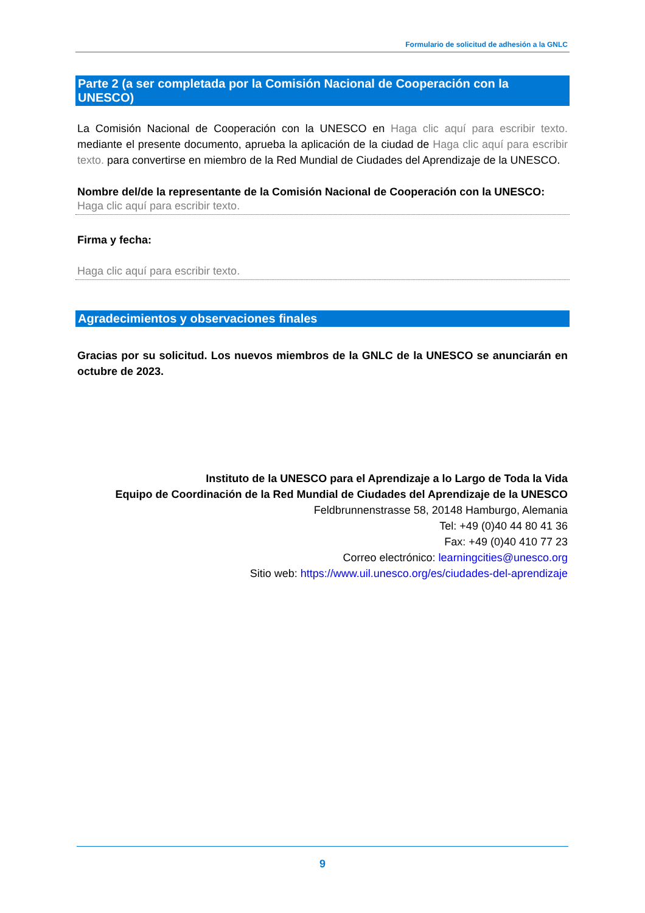Formulario de solicitud de adhesión a la GNLC
Parte 2 (a ser completada por la Comisión Nacional de Cooperación con la UNESCO)
La Comisión Nacional de Cooperación con la UNESCO en Haga clic aquí para escribir texto. mediante el presente documento, aprueba la aplicación de la ciudad de Haga clic aquí para escribir texto. para convertirse en miembro de la Red Mundial de Ciudades del Aprendizaje de la UNESCO.
Nombre del/de la representante de la Comisión Nacional de Cooperación con la UNESCO:
Haga clic aquí para escribir texto.
Firma y fecha:
Haga clic aquí para escribir texto.
Agradecimientos y observaciones finales
Gracias por su solicitud. Los nuevos miembros de la GNLC de la UNESCO se anunciarán en octubre de 2023.
Instituto de la UNESCO para el Aprendizaje a lo Largo de Toda la Vida
Equipo de Coordinación de la Red Mundial de Ciudades del Aprendizaje de la UNESCO
Feldbrunnenstrasse 58, 20148 Hamburgo, Alemania
Tel: +49 (0)40 44 80 41 36
Fax: +49 (0)40 410 77 23
Correo electrónico: learningcities@unesco.org
Sitio web: https://www.uil.unesco.org/es/ciudades-del-aprendizaje
9